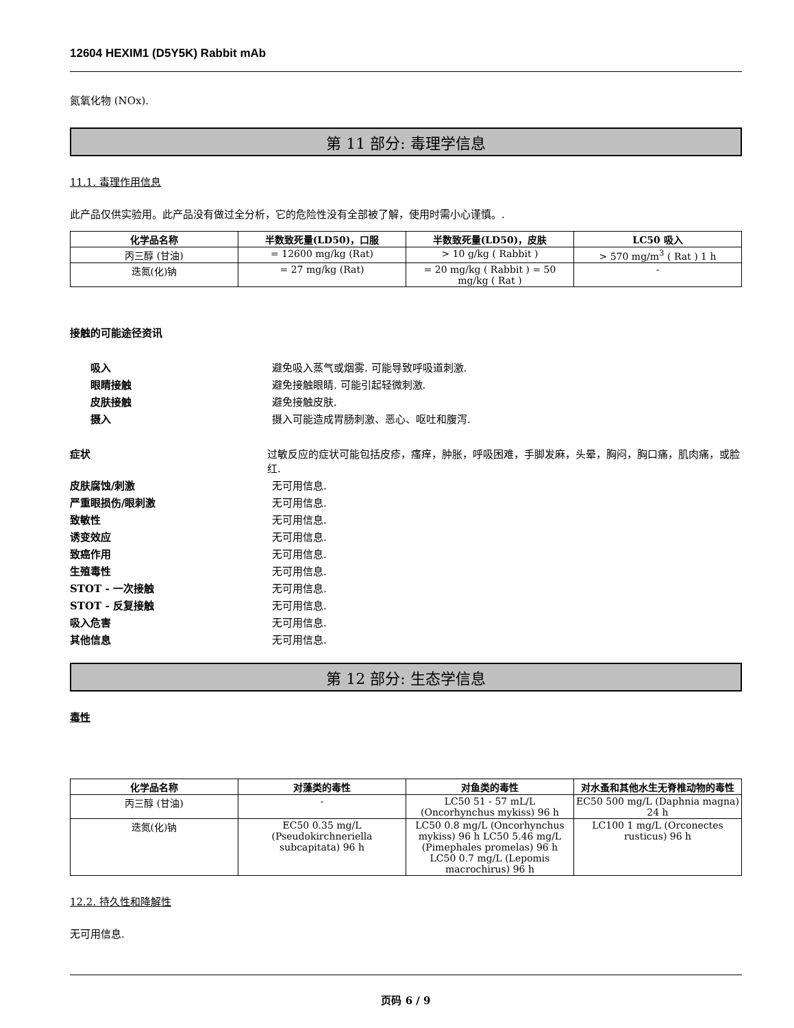12604 HEXIM1 (D5Y5K) Rabbit mAb
氮氧化物 (NOx).
第 11 部分: 毒理学信息
11.1. 毒理作用信息
此产品仅供实验用。此产品没有做过全分析，它的危险性没有全部被了解，使用时需小心谨慎。.
| 化学品名称 | 半数致死量(LD50)，口服 | 半数致死量(LD50)，皮肤 | LC50 吸入 |
| --- | --- | --- | --- |
| 丙三醇 (甘油) | = 12600 mg/kg (Rat) | > 10 g/kg ( Rabbit ) | > 570 mg/m<sup>3</sup> ( Rat ) 1 h |
| 迭氮(化)钠 | = 27 mg/kg (Rat) | = 20 mg/kg ( Rabbit ) = 50 mg/kg ( Rat ) | - |
接触的可能途径资讯
吸入 避免吸入蒸气或烟雾. 可能导致呼吸道刺激.
眼睛接触 避免接触眼睛. 可能引起轻微刺激.
皮肤接触 避免接触皮肤.
摄入 摄入可能造成胃肠刺激、恶心、呕吐和腹泻.
症状 过敏反应的症状可能包括皮疹，瘙痒，肿胀，呼吸困难，手脚发麻，头晕，胸闷，胸口痛，肌肉痛，或脸红.
皮肤腐蚀/刺激 无可用信息.
严重眼损伤/眼刺激 无可用信息.
致敏性 无可用信息.
诱变效应 无可用信息.
致癌作用 无可用信息.
生殖毒性 无可用信息.
STOT - 一次接触 无可用信息.
STOT - 反复接触 无可用信息.
吸入危害 无可用信息.
其他信息 无可用信息.
第 12 部分: 生态学信息
毒性
| 化学品名称 | 对藻类的毒性 | 对鱼类的毒性 | 对水蚤和其他水生无脊椎动物的毒性 |
| --- | --- | --- | --- |
| 丙三醇 (甘油) | - | LC50 51 - 57 mL/L (Oncorhynchus mykiss) 96 h | EC50 500 mg/L (Daphnia magna) 24 h |
| 迭氮(化)钠 | EC50 0.35 mg/L (Pseudokirchneriella subcapitata) 96 h | LC50 0.8 mg/L (Oncorhynchus mykiss) 96 h LC50 5.46 mg/L (Pimephales promelas) 96 h LC50 0.7 mg/L (Lepomis macrochirus) 96 h | LC100 1 mg/L (Orconectes rusticus) 96 h |
12.2. 持久性和降解性
无可用信息.
页码 6 / 9